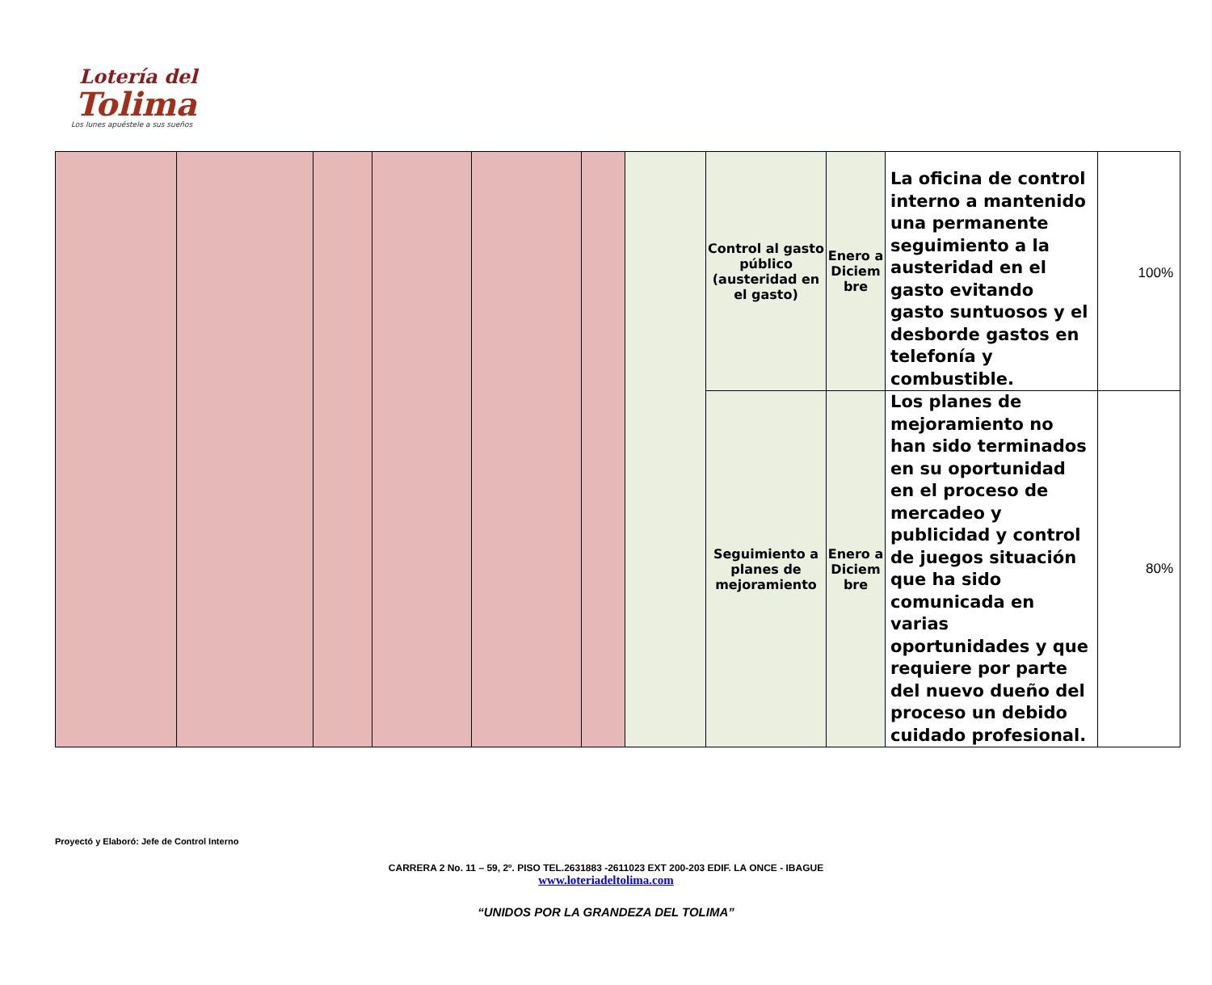Lotería del
Tolima
Los lunes apuéstele a sus sueños
| | | | | | | | Control al gasto público (austeridad en el gasto) | Enero a Diciem bre | La oficina de control interno a mantenido una permanente seguimiento a la austeridad en el gasto evitando gasto suntuosos y el desborde gastos en telefonía y combustible. | 100% |
| | | | | | | | Seguimiento a planes de mejoramiento | Enero a Diciem bre | Los planes de mejoramiento no han sido terminados en su oportunidad en el proceso de mercadeo y publicidad y control de juegos situación que ha sido comunicada en varias oportunidades y que requiere por parte del nuevo dueño del proceso un debido cuidado profesional. | 80% |
Proyectó y Elaboró: Jefe de Control Interno
CARRERA 2 No. 11 – 59, 2º. PISO TEL.2631883 -2611023 EXT 200-203 EDIF. LA ONCE - IBAGUE
www.loteriadeltolima.com
“UNIDOS POR LA GRANDEZA DEL TOLIMA”